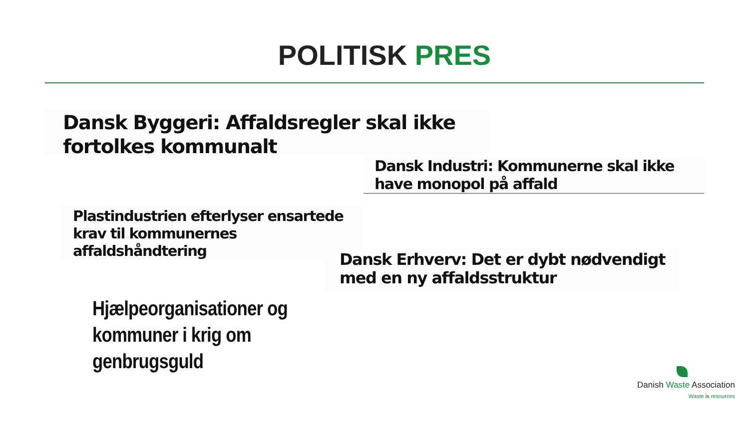POLITISK PRES
Dansk Byggeri: Affaldsregler skal ikke fortolkes kommunalt
Dansk Industri: Kommunerne skal ikke have monopol på affald
Plastindustrien efterlyser ensartede krav til kommunernes affaldshåndtering
Dansk Erhverv: Det er dybt nødvendigt med en ny affaldsstruktur
Hjælpeorganisationer og
kommuner i krig om
genbrugsguld
Danish Waste Association
Waste is resources